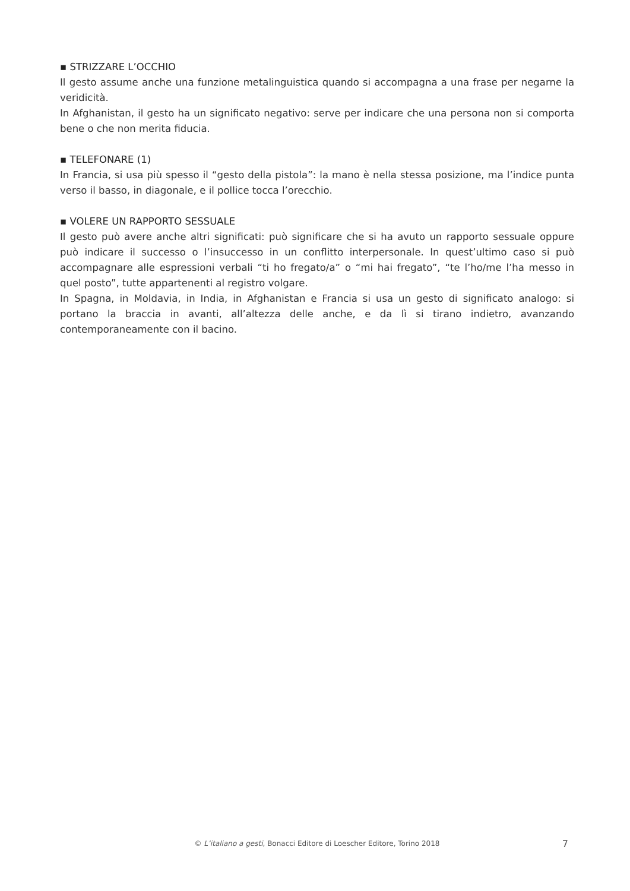▪ STRIZZARE L’OCCHIO
Il gesto assume anche una funzione metalinguistica quando si accompagna a una frase per negarne la veridicità.
In Afghanistan, il gesto ha un significato negativo: serve per indicare che una persona non si comporta bene o che non merita fiducia.
▪ TELEFONARE (1)
In Francia, si usa più spesso il “gesto della pistola”: la mano è nella stessa posizione, ma l’indice punta verso il basso, in diagonale, e il pollice tocca l’orecchio.
▪ VOLERE UN RAPPORTO SESSUALE
Il gesto può avere anche altri significati: può significare che si ha avuto un rapporto sessuale oppure può indicare il successo o l’insuccesso in un conflitto interpersonale. In quest’ultimo caso si può accompagnare alle espressioni verbali “ti ho fregato/a” o “mi hai fregato”, “te l’ho/me l’ha messo in quel posto”, tutte appartenenti al registro volgare.
In Spagna, in Moldavia, in India, in Afghanistan e Francia si usa un gesto di significato analogo: si portano la braccia in avanti, all’altezza delle anche, e da lì si tirano indietro, avanzando contemporaneamente con il bacino.
© L’italiano a gesti, Bonacci Editore di Loescher Editore, Torino 2018
7